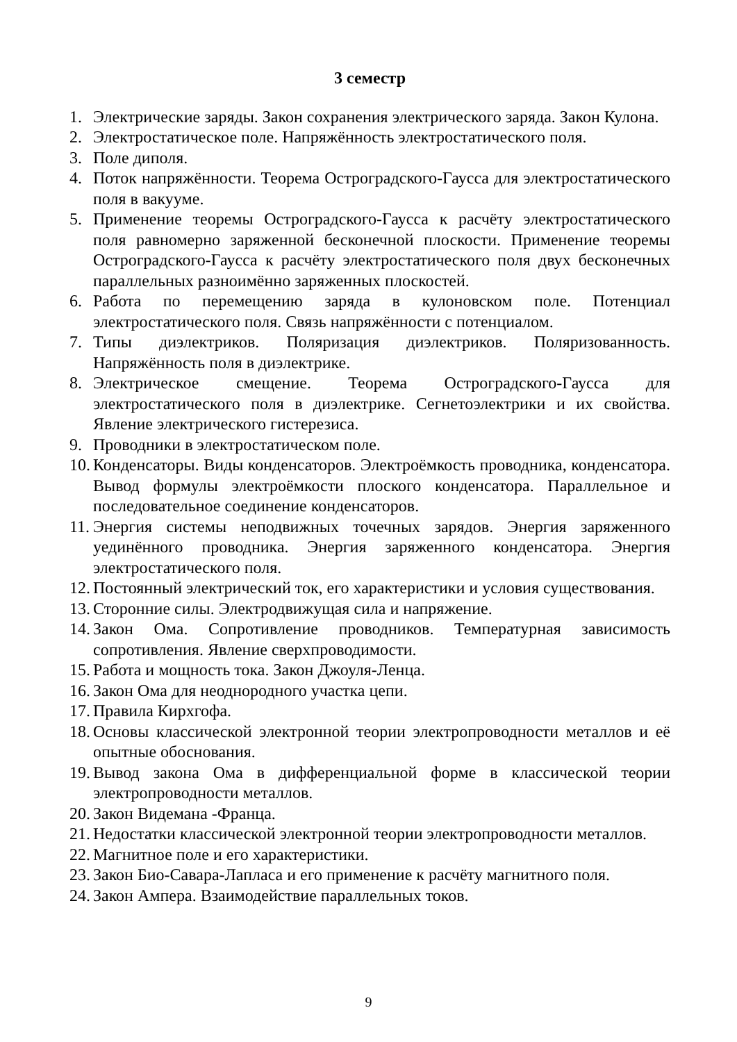3 семестр
1. Электрические заряды. Закон сохранения электрического заряда. Закон Кулона.
2. Электростатическое поле. Напряжённость электростатического поля.
3. Поле диполя.
4. Поток напряжённости. Теорема Остроградского-Гаусса для электростатического поля в вакууме.
5. Применение теоремы Остроградского-Гаусса к расчёту электростатического поля равномерно заряженной бесконечной плоскости. Применение теоремы Остроградского-Гаусса к расчёту электростатического поля двух бесконечных параллельных разноимённо заряженных плоскостей.
6. Работа по перемещению заряда в кулоновском поле. Потенциал электростатического поля. Связь напряжённости с потенциалом.
7. Типы диэлектриков. Поляризация диэлектриков. Поляризованность. Напряжённость поля в диэлектрике.
8. Электрическое смещение. Теорема Остроградского-Гаусса для электростатического поля в диэлектрике. Сегнетоэлектрики и их свойства. Явление электрического гистерезиса.
9. Проводники в электростатическом поле.
10. Конденсаторы. Виды конденсаторов. Электроёмкость проводника, конденсатора. Вывод формулы электроёмкости плоского конденсатора. Параллельное и последовательное соединение конденсаторов.
11. Энергия системы неподвижных точечных зарядов. Энергия заряженного уединённого проводника. Энергия заряженного конденсатора. Энергия электростатического поля.
12. Постоянный электрический ток, его характеристики и условия существования.
13. Сторонние силы. Электродвижущая сила и напряжение.
14. Закон Ома. Сопротивление проводников. Температурная зависимость сопротивления. Явление сверхпроводимости.
15. Работа и мощность тока. Закон Джоуля-Ленца.
16. Закон Ома для неоднородного участка цепи.
17. Правила Кирхгофа.
18. Основы классической электронной теории электропроводности металлов и её опытные обоснования.
19. Вывод закона Ома в дифференциальной форме в классической теории электропроводности металлов.
20. Закон Видемана -Франца.
21. Недостатки классической электронной теории электропроводности металлов.
22. Магнитное поле и его характеристики.
23. Закон Био-Савара-Лапласа и его применение к расчёту магнитного поля.
24. Закон Ампера. Взаимодействие параллельных токов.
9